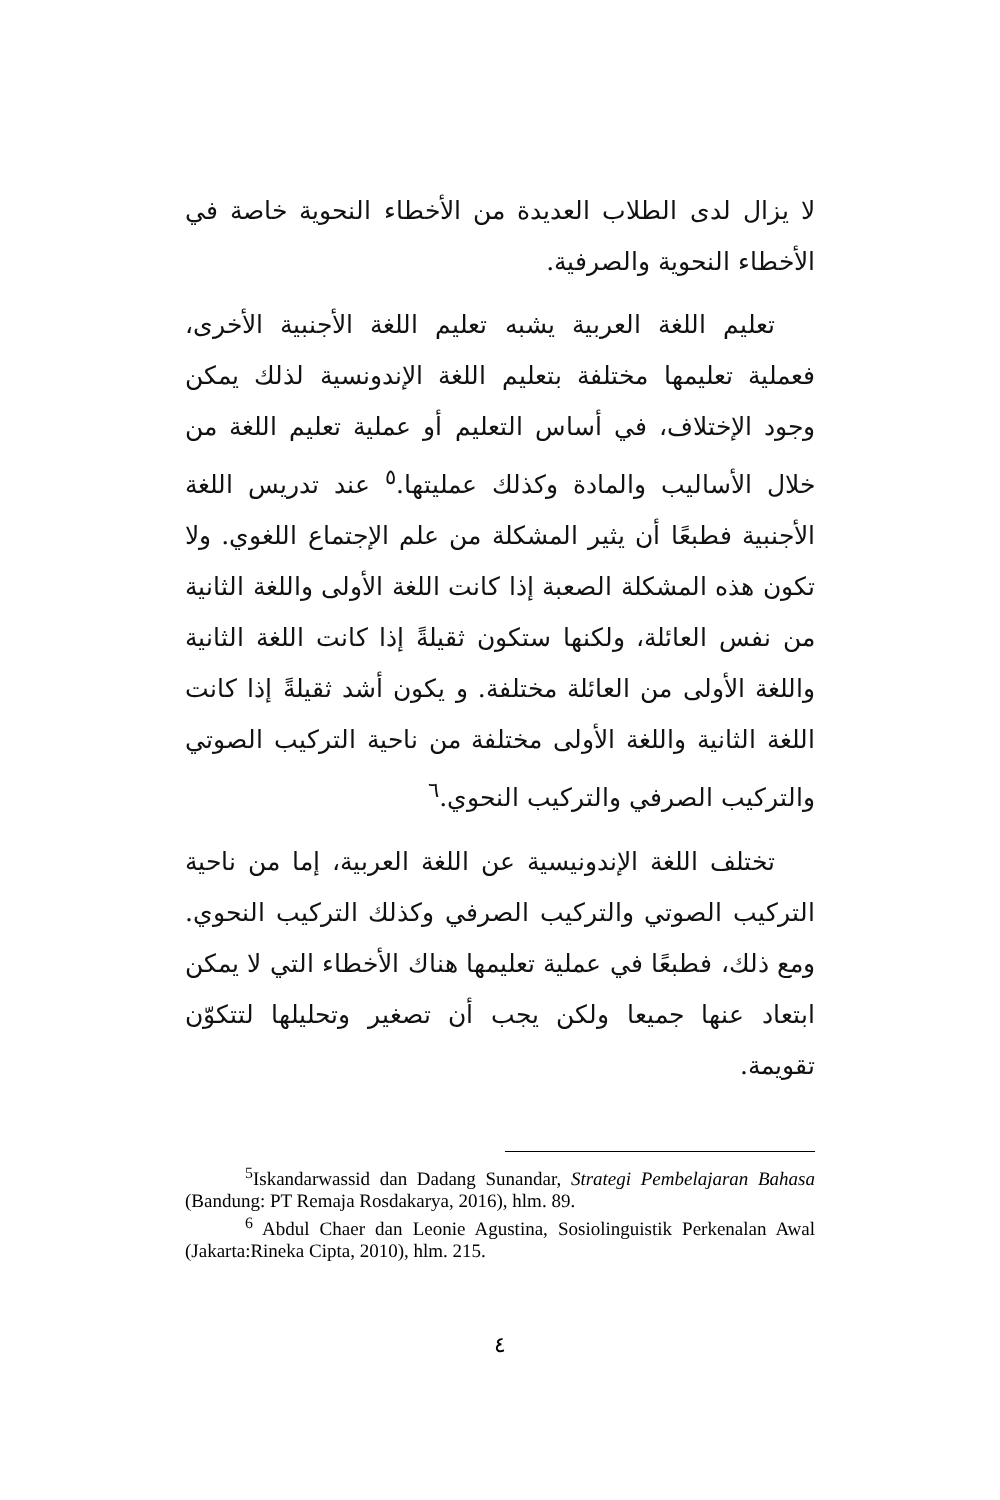لا يزال لدى الطلاب العديدة من الأخطاء النحوية خاصة في الأخطاء النحوية والصرفية.
تعليم اللغة العربية يشبه تعليم اللغة الأجنبية الأخرى، فعملية تعليمها مختلفة بتعليم اللغة الإندونسية لذلك يمكن وجود الإختلاف، في أساس التعليم أو عملية تعليم اللغة من خلال الأساليب والمادة وكذلك عمليتها.<sup>٥</sup> عند تدريس اللغة الأجنبية فطبعًا أن يثير المشكلة من علم الإجتماع اللغوي. ولا تكون هذه المشكلة الصعبة إذا كانت اللغة الأولى واللغة الثانية من نفس العائلة، ولكنها ستكون ثقيلةً إذا كانت اللغة الثانية واللغة الأولى من العائلة مختلفة. و يكون أشد ثقيلةً إذا كانت اللغة الثانية واللغة الأولى مختلفة من ناحية التركيب الصوتي والتركيب الصرفي والتركيب النحوي.<sup>٦</sup>
تختلف اللغة الإندونيسية عن اللغة العربية، إما من ناحية التركيب الصوتي والتركيب الصرفي وكذلك التركيب النحوي. ومع ذلك، فطبعًا في عملية تعليمها هناك الأخطاء التي لا يمكن ابتعاد عنها جميعا ولكن يجب أن تصغير وتحليلها لتتكوّن تقويمة.
<sup>5</sup> Iskandarwassid dan Dadang Sunandar, Strategi Pembelajaran Bahasa (Bandung: PT Remaja Rosdakarya, 2016), hlm. 89.
<sup>6</sup> Abdul Chaer dan Leonie Agustina, Sosiolinguistik Perkenalan Awal (Jakarta:Rineka Cipta, 2010), hlm. 215.
٤